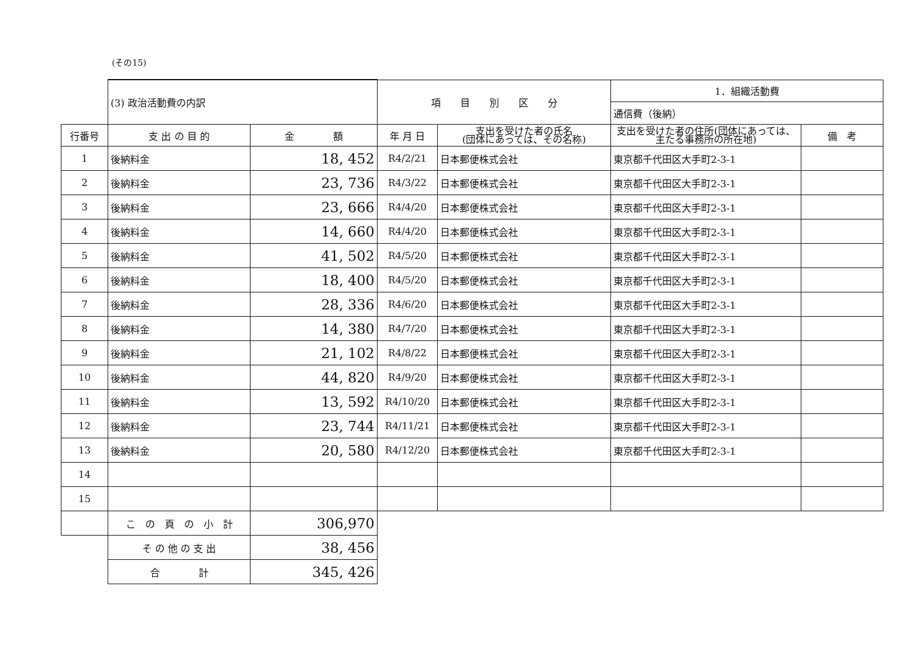(その15)
| | (3) 政治活動費の内訳 | | 項 目 別 区 分 | | 1．組織活動費 | |
| | | | | | 通信費（後納） | |
| 行番号 | 支 出 の 目 的 | 金 額 | 年 月 日 | 支出を受けた者の氏名 (団体にあっては、その名称) | 支出を受けた者の住所(団体にあっては、主たる事務所の所在地) | 備 考 |
| 1 | 後納料金 | 18, 452 | R4/2/21 | 日本郵便株式会社 | 東京都千代田区大手町2-3-1 | |
| 2 | 後納料金 | 23, 736 | R4/3/22 | 日本郵便株式会社 | 東京都千代田区大手町2-3-1 | |
| 3 | 後納料金 | 23, 666 | R4/4/20 | 日本郵便株式会社 | 東京都千代田区大手町2-3-1 | |
| 4 | 後納料金 | 14, 660 | R4/4/20 | 日本郵便株式会社 | 東京都千代田区大手町2-3-1 | |
| 5 | 後納料金 | 41, 502 | R4/5/20 | 日本郵便株式会社 | 東京都千代田区大手町2-3-1 | |
| 6 | 後納料金 | 18, 400 | R4/5/20 | 日本郵便株式会社 | 東京都千代田区大手町2-3-1 | |
| 7 | 後納料金 | 28, 336 | R4/6/20 | 日本郵便株式会社 | 東京都千代田区大手町2-3-1 | |
| 8 | 後納料金 | 14, 380 | R4/7/20 | 日本郵便株式会社 | 東京都千代田区大手町2-3-1 | |
| 9 | 後納料金 | 21, 102 | R4/8/22 | 日本郵便株式会社 | 東京都千代田区大手町2-3-1 | |
| 10 | 後納料金 | 44, 820 | R4/9/20 | 日本郵便株式会社 | 東京都千代田区大手町2-3-1 | |
| 11 | 後納料金 | 13, 592 | R4/10/20 | 日本郵便株式会社 | 東京都千代田区大手町2-3-1 | |
| 12 | 後納料金 | 23, 744 | R4/11/21 | 日本郵便株式会社 | 東京都千代田区大手町2-3-1 | |
| 13 | 後納料金 | 20, 580 | R4/12/20 | 日本郵便株式会社 | 東京都千代田区大手町2-3-1 | |
| 14 | | | | | | |
| 15 | | | | | | |
| | こ の 頁 の 小 計 | 306,970 | | | | |
| | そ の 他 の 支 出 | 38, 456 | | | | |
| | 合 計 | 345, 426 | | | | |